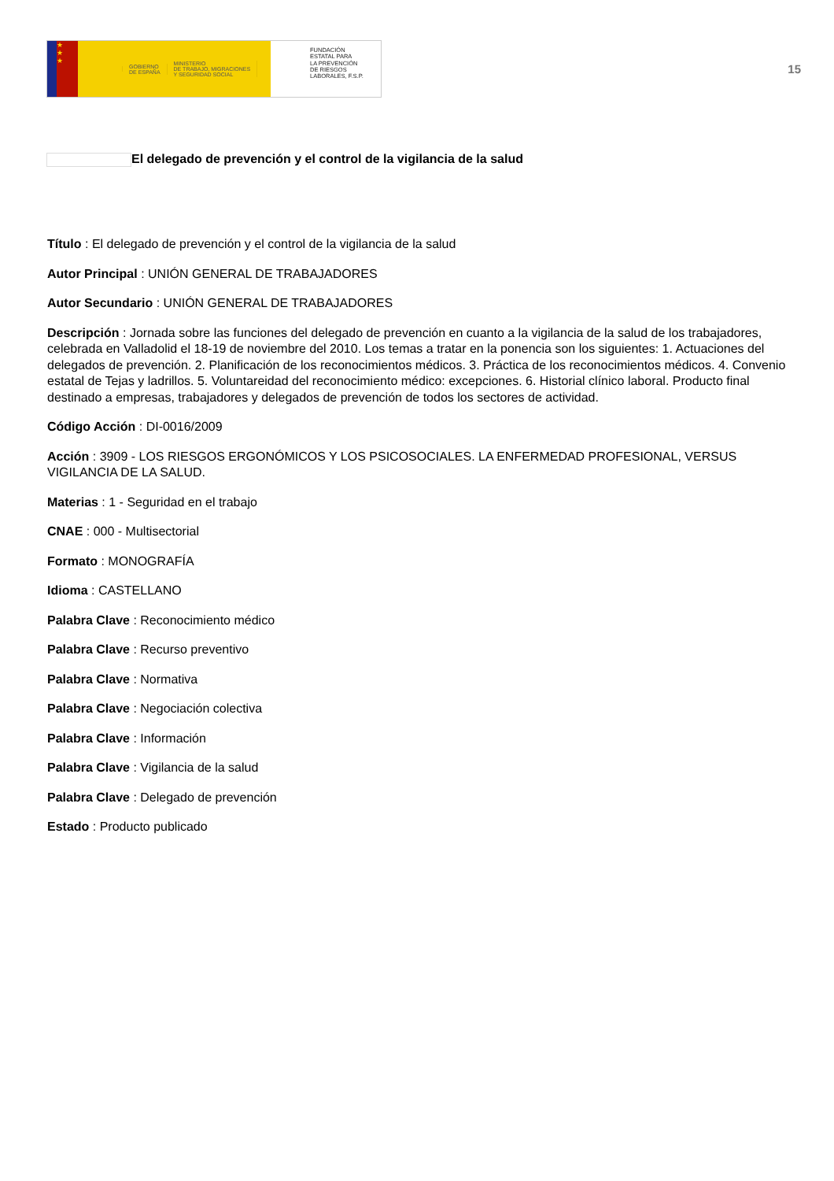★
★
★
GOBIERNO
DE ESPAÑA
MINISTERIO
DE TRABAJO, MIGRACIONES
Y SEGURIDAD SOCIAL
FUNDACIÓN
ESTATAL PARA
LA PREVENCIÓN
DE RIESGOS
LABORALES, F.S.P.
15
El delegado de prevención y el control de la vigilancia de la salud
Título : El delegado de prevención y el control de la vigilancia de la salud
Autor Principal : UNIÓN GENERAL DE TRABAJADORES
Autor Secundario : UNIÓN GENERAL DE TRABAJADORES
Descripción : Jornada sobre las funciones del delegado de prevención en cuanto a la vigilancia de la salud de los trabajadores, celebrada en Valladolid el 18-19 de noviembre del 2010. Los temas a tratar en la ponencia son los siguientes: 1. Actuaciones del delegados de prevención. 2. Planificación de los reconocimientos médicos. 3. Práctica de los reconocimientos médicos. 4. Convenio estatal de Tejas y ladrillos. 5. Voluntareidad del reconocimiento médico: excepciones. 6. Historial clínico laboral. Producto final destinado a empresas, trabajadores y delegados de prevención de todos los sectores de actividad.
Código Acción : DI-0016/2009
Acción : 3909 - LOS RIESGOS ERGONÓMICOS Y LOS PSICOSOCIALES. LA ENFERMEDAD PROFESIONAL, VERSUS VIGILANCIA DE LA SALUD.
Materias : 1 - Seguridad en el trabajo
CNAE : 000 - Multisectorial
Formato : MONOGRAFÍA
Idioma : CASTELLANO
Palabra Clave : Reconocimiento médico
Palabra Clave : Recurso preventivo
Palabra Clave : Normativa
Palabra Clave : Negociación colectiva
Palabra Clave : Información
Palabra Clave : Vigilancia de la salud
Palabra Clave : Delegado de prevención
Estado : Producto publicado